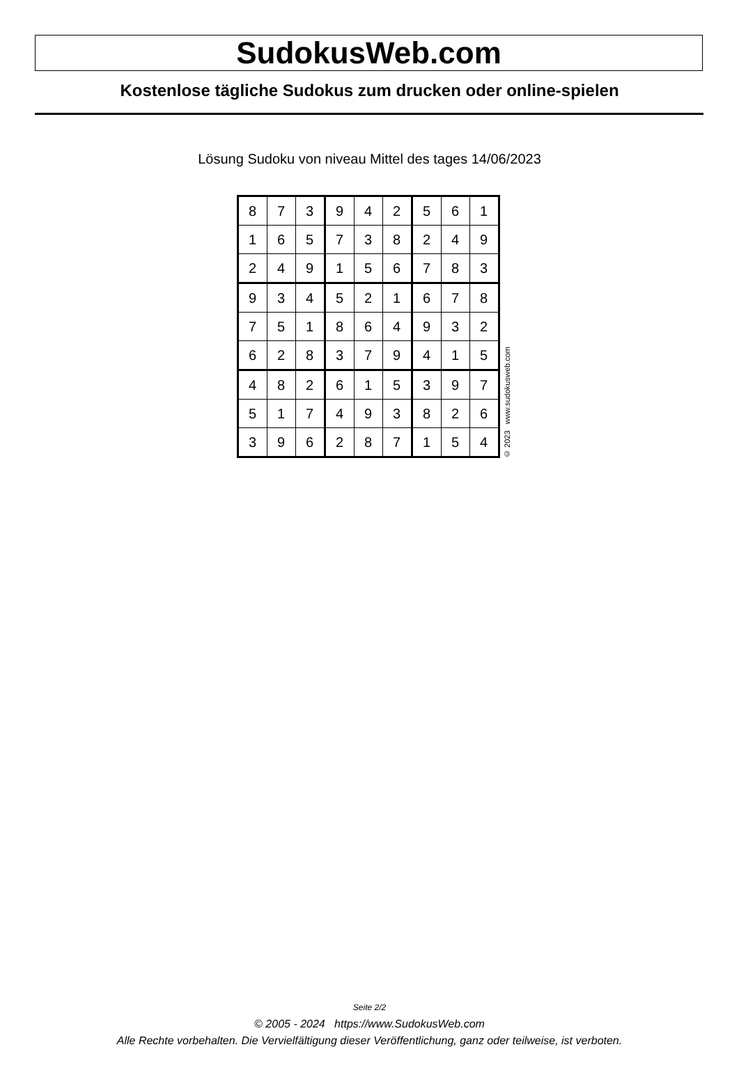SudokusWeb.com
Kostenlose tägliche Sudokus zum drucken oder online-spielen
Lösung Sudoku von niveau Mittel des tages 14/06/2023
| 8 | 7 | 3 | 9 | 4 | 2 | 5 | 6 | 1 |
| 1 | 6 | 5 | 7 | 3 | 8 | 2 | 4 | 9 |
| 2 | 4 | 9 | 1 | 5 | 6 | 7 | 8 | 3 |
| 9 | 3 | 4 | 5 | 2 | 1 | 6 | 7 | 8 |
| 7 | 5 | 1 | 8 | 6 | 4 | 9 | 3 | 2 |
| 6 | 2 | 8 | 3 | 7 | 9 | 4 | 1 | 5 |
| 4 | 8 | 2 | 6 | 1 | 5 | 3 | 9 | 7 |
| 5 | 1 | 7 | 4 | 9 | 3 | 8 | 2 | 6 |
| 3 | 9 | 6 | 2 | 8 | 7 | 1 | 5 | 4 |
© 2023 www.sudokusweb.com
Seite 2/2
© 2005 - 2024 https://www.SudokusWeb.com
Alle Rechte vorbehalten. Die Vervielfältigung dieser Veröffentlichung, ganz oder teilweise, ist verboten.